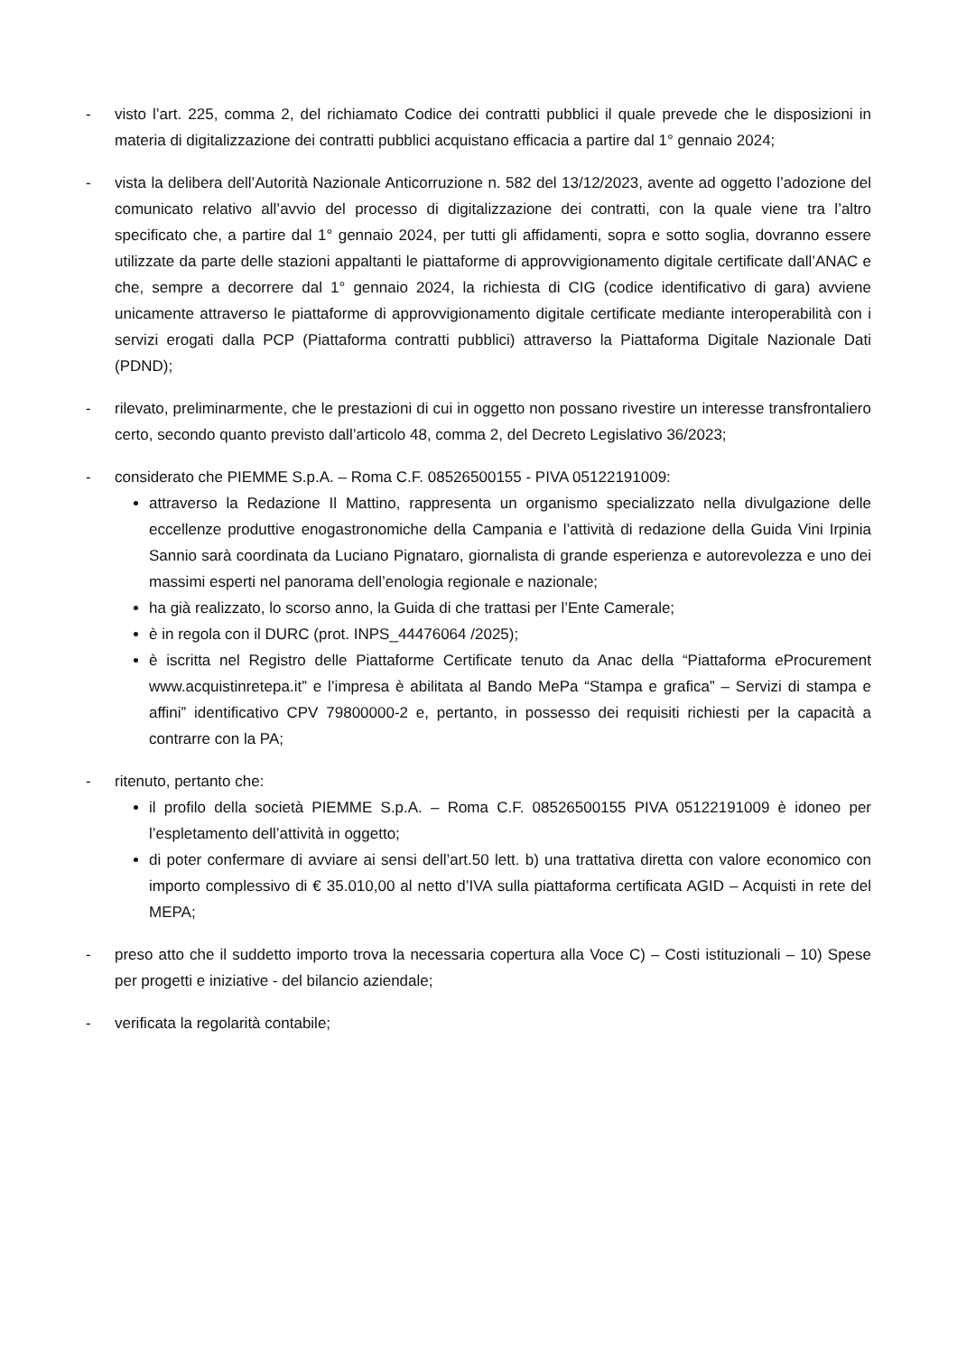- visto l’art. 225, comma 2, del richiamato Codice dei contratti pubblici il quale prevede che le disposizioni in materia di digitalizzazione dei contratti pubblici acquistano efficacia a partire dal 1° gennaio 2024;
- vista la delibera dell’Autorità Nazionale Anticorruzione n. 582 del 13/12/2023, avente ad oggetto l’adozione del comunicato relativo all’avvio del processo di digitalizzazione dei contratti, con la quale viene tra l’altro specificato che, a partire dal 1° gennaio 2024, per tutti gli affidamenti, sopra e sotto soglia, dovranno essere utilizzate da parte delle stazioni appaltanti le piattaforme di approvvigionamento digitale certificate dall’ANAC e che, sempre a decorrere dal 1° gennaio 2024, la richiesta di CIG (codice identificativo di gara) avviene unicamente attraverso le piattaforme di approvvigionamento digitale certificate mediante interoperabilità con i servizi erogati dalla PCP (Piattaforma contratti pubblici) attraverso la Piattaforma Digitale Nazionale Dati (PDND);
- rilevato, preliminarmente, che le prestazioni di cui in oggetto non possano rivestire un interesse transfrontaliero certo, secondo quanto previsto dall’articolo 48, comma 2, del Decreto Legislativo 36/2023;
- considerato che PIEMME S.p.A. – Roma C.F. 08526500155 - PIVA 05122191009:
attraverso la Redazione Il Mattino, rappresenta un organismo specializzato nella divulgazione delle eccellenze produttive enogastronomiche della Campania e l’attività di redazione della Guida Vini Irpinia Sannio sarà coordinata da Luciano Pignataro, giornalista di grande esperienza e autorevolezza e uno dei massimi esperti nel panorama dell’enologia regionale e nazionale;
ha già realizzato, lo scorso anno, la Guida di che trattasi per l’Ente Camerale;
è in regola con il DURC (prot. INPS_44476064 /2025);
è iscritta nel Registro delle Piattaforme Certificate tenuto da Anac della “Piattaforma eProcurement www.acquistinretepa.it” e l’impresa è abilitata al Bando MePa “Stampa e grafica” – Servizi di stampa e affini” identificativo CPV 79800000-2 e, pertanto, in possesso dei requisiti richiesti per la capacità a contrarre con la PA;
- ritenuto, pertanto che:
il profilo della società PIEMME S.p.A. – Roma C.F. 08526500155 PIVA 05122191009 è idoneo per l’espletamento dell’attività in oggetto;
di poter confermare di avviare ai sensi dell’art.50 lett. b) una trattativa diretta con valore economico con importo complessivo di € 35.010,00 al netto d’IVA sulla piattaforma certificata AGID – Acquisti in rete del MEPA;
- preso atto che il suddetto importo trova la necessaria copertura alla Voce C) – Costi istituzionali – 10) Spese per progetti e iniziative - del bilancio aziendale;
- verificata la regolarità contabile;